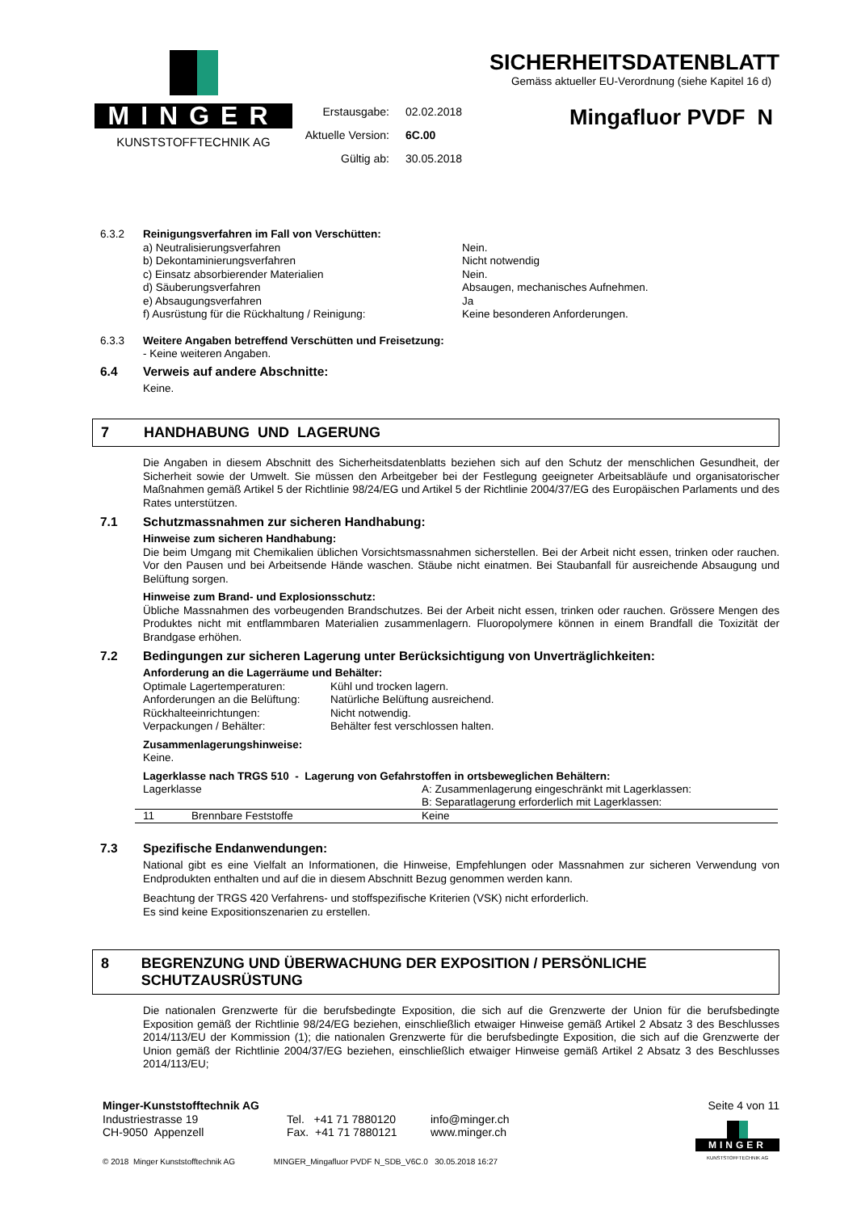MINGER
KUNSTSTOFFTECHNIK AG
Erstausgabe: 02.02.2018 Aktuelle Version: 6C.00 Gültig ab: 30.05.2018
SICHERHEITSDATENBLATT
Gemäss aktueller EU-Verordnung (siehe Kapitel 16 d)
Mingafluor PVDF N
6.3.2 Reinigungsverfahren im Fall von Verschütten:
a) Neutralisierungsverfahren Nein. b) Dekontaminierungsverfahren Nicht notwendig c) Einsatz absorbierender Materialien Nein. d) Säuberungsverfahren Absaugen, mechanisches Aufnehmen. e) Absaugungsverfahren Ja f) Ausrüstung für die Rückhaltung / Reinigung: Keine besonderen Anforderungen.
6.3.3 Weitere Angaben betreffend Verschütten und Freisetzung:
- Keine weiteren Angaben.
6.4 Verweis auf andere Abschnitte:
Keine.
7 HANDHABUNG UND LAGERUNG
Die Angaben in diesem Abschnitt des Sicherheitsdatenblatts beziehen sich auf den Schutz der menschlichen Gesundheit, der Sicherheit sowie der Umwelt. Sie müssen den Arbeitgeber bei der Festlegung geeigneter Arbeitsabläufe und organisatorischer Maßnahmen gemäß Artikel 5 der Richtlinie 98/24/EG und Artikel 5 der Richtlinie 2004/37/EG des Europäischen Parlaments und des Rates unterstützen.
7.1 Schutzmassnahmen zur sicheren Handhabung:
Hinweise zum sicheren Handhabung:
Die beim Umgang mit Chemikalien üblichen Vorsichtsmassnahmen sicherstellen. Bei der Arbeit nicht essen, trinken oder rauchen. Vor den Pausen und bei Arbeitsende Hände waschen. Stäube nicht einatmen. Bei Staubanfall für ausreichende Absaugung und Belüftung sorgen.
Hinweise zum Brand- und Explosionsschutz:
Übliche Massnahmen des vorbeugenden Brandschutzes. Bei der Arbeit nicht essen, trinken oder rauchen. Grössere Mengen des Produktes nicht mit entflammbaren Materialien zusammenlagern. Fluoropolymere können in einem Brandfall die Toxizität der Brandgase erhöhen.
7.2 Bedingungen zur sicheren Lagerung unter Berücksichtigung von Unverträglichkeiten:
Anforderung an die Lagerräume und Behälter:
Optimale Lagertemperaturen: Kühl und trocken lagern. Anforderungen an die Belüftung: Natürliche Belüftung ausreichend. Rückhalteeinrichtungen: Nicht notwendig. Verpackungen / Behälter: Behälter fest verschlossen halten.
Zusammenlagerungshinweise:
Keine.
Lagerklasse nach TRGS 510 - Lagerung von Gefahrstoffen in ortsbeweglichen Behältern:
| Lagerklasse | | A: Zusammenlagerung eingeschränkt mit Lagerklassen: B: Separatlagerung erforderlich mit Lagerklassen: |
| 11 | Brennbare Feststoffe | Keine |
7.3 Spezifische Endanwendungen:
National gibt es eine Vielfalt an Informationen, die Hinweise, Empfehlungen oder Massnahmen zur sicheren Verwendung von Endprodukten enthalten und auf die in diesem Abschnitt Bezug genommen werden kann.
Beachtung der TRGS 420 Verfahrens- und stoffspezifische Kriterien (VSK) nicht erforderlich.
Es sind keine Expositionszenarien zu erstellen.
8 BEGRENZUNG UND ÜBERWACHUNG DER EXPOSITION / PERSÖNLICHE SCHUTZAUSRÜSTUNG
Die nationalen Grenzwerte für die berufsbedingte Exposition, die sich auf die Grenzwerte der Union für die berufsbedingte Exposition gemäß der Richtlinie 98/24/EG beziehen, einschließlich etwaiger Hinweise gemäß Artikel 2 Absatz 3 des Beschlusses 2014/113/EU der Kommission (1); die nationalen Grenzwerte für die berufsbedingte Exposition, die sich auf die Grenzwerte der Union gemäß der Richtlinie 2004/37/EG beziehen, einschließlich etwaiger Hinweise gemäß Artikel 2 Absatz 3 des Beschlusses 2014/113/EU;
Minger-Kunststofftechnik AG
Industriestrasse 19
CH-9050 Appenzell
Tel. +41 71 7880120
Fax. +41 71 7880121
info@minger.ch
www.minger.ch
Seite 4 von 11
MINGER
KUNSTSTOFFTECHNIK AG
© 2018 Minger Kunststofftechnik AG MINGER_Mingafluor PVDF N_SDB_V6C.0 30.05.2018 16:27